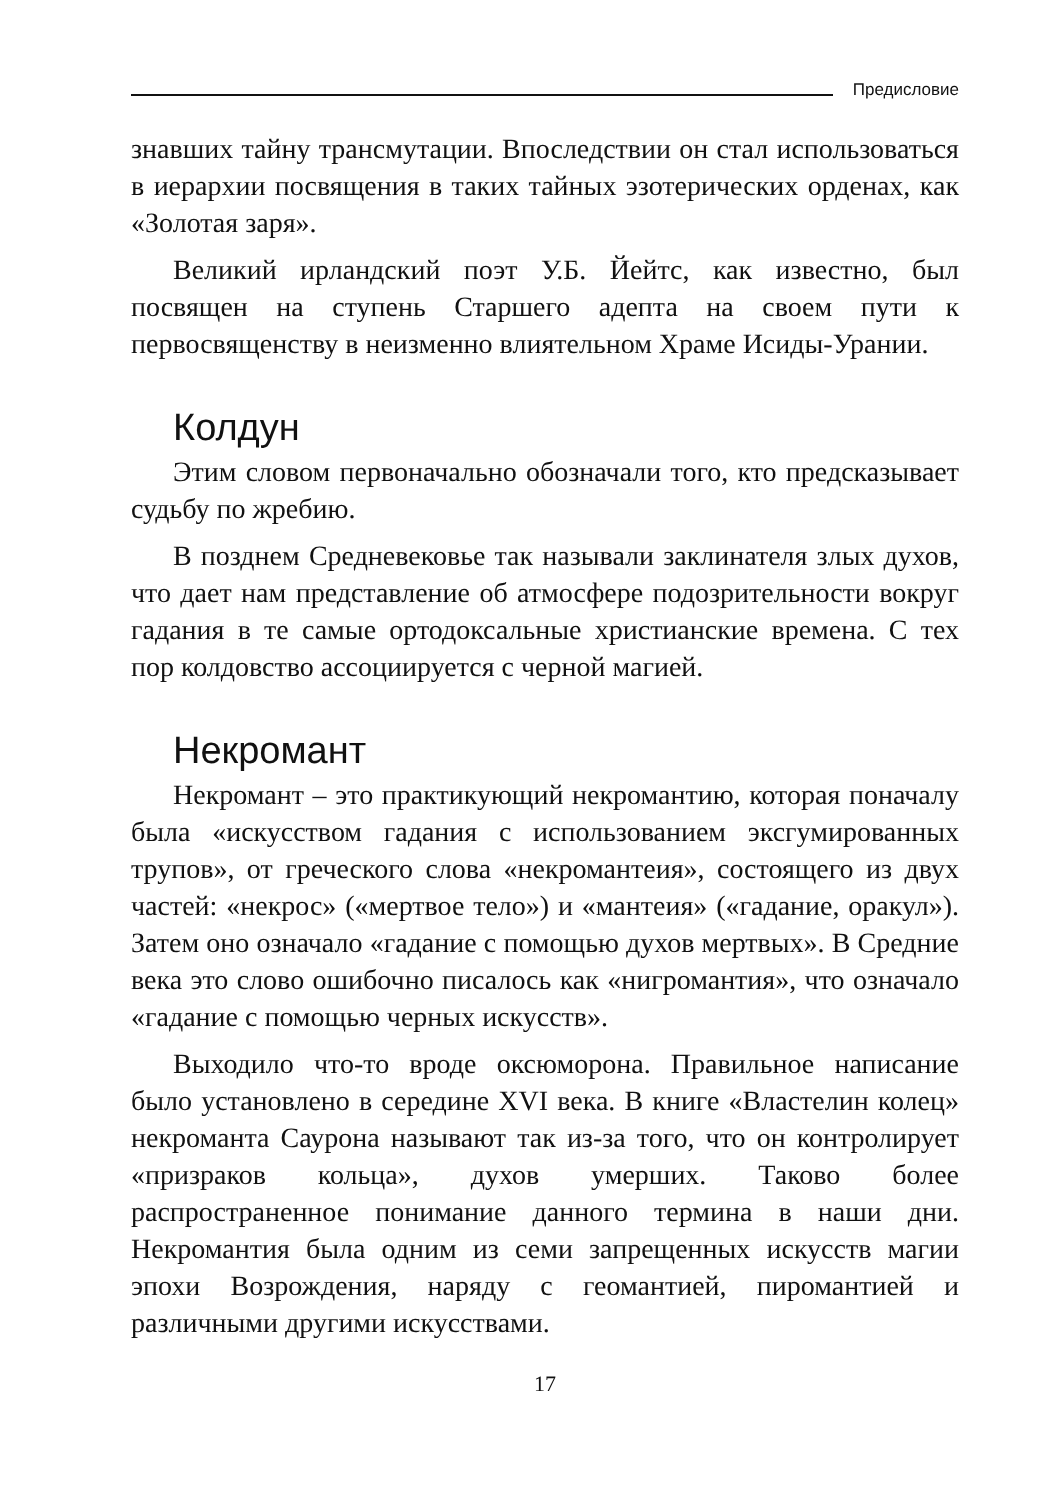Предисловие
знавших тайну трансмутации. Впоследствии он стал использоваться в иерархии посвящения в таких тайных эзотерических орденах, как «Золотая заря».
Великий ирландский поэт У.Б. Йейтс, как известно, был посвящен на ступень Старшего адепта на своем пути к первосвященству в неизменно влиятельном Храме Исиды-Урании.
Колдун
Этим словом первоначально обозначали того, кто предсказывает судьбу по жребию.
В позднем Средневековье так называли заклинателя злых духов, что дает нам представление об атмосфере подозрительности вокруг гадания в те самые ортодоксальные христианские времена. С тех пор колдовство ассоциируется с черной магией.
Некромант
Некромант – это практикующий некромантию, которая поначалу была «искусством гадания с использованием эксгумированных трупов», от греческого слова «некромантеия», состоящего из двух частей: «некрос» («мертвое тело») и «мантеия» («гадание, оракул»). Затем оно означало «гадание с помощью духов мертвых». В Средние века это слово ошибочно писалось как «нигромантия», что означало «гадание с помощью черных искусств».
Выходило что-то вроде оксюморона. Правильное написание было установлено в середине XVI века. В книге «Властелин колец» некроманта Саурона называют так из-за того, что он контролирует «призраков кольца», духов умерших. Таково более распространенное понимание данного термина в наши дни. Некромантия была одним из семи запрещенных искусств магии эпохи Возрождения, наряду с геомантией, пиромантией и различными другими искусствами.
17